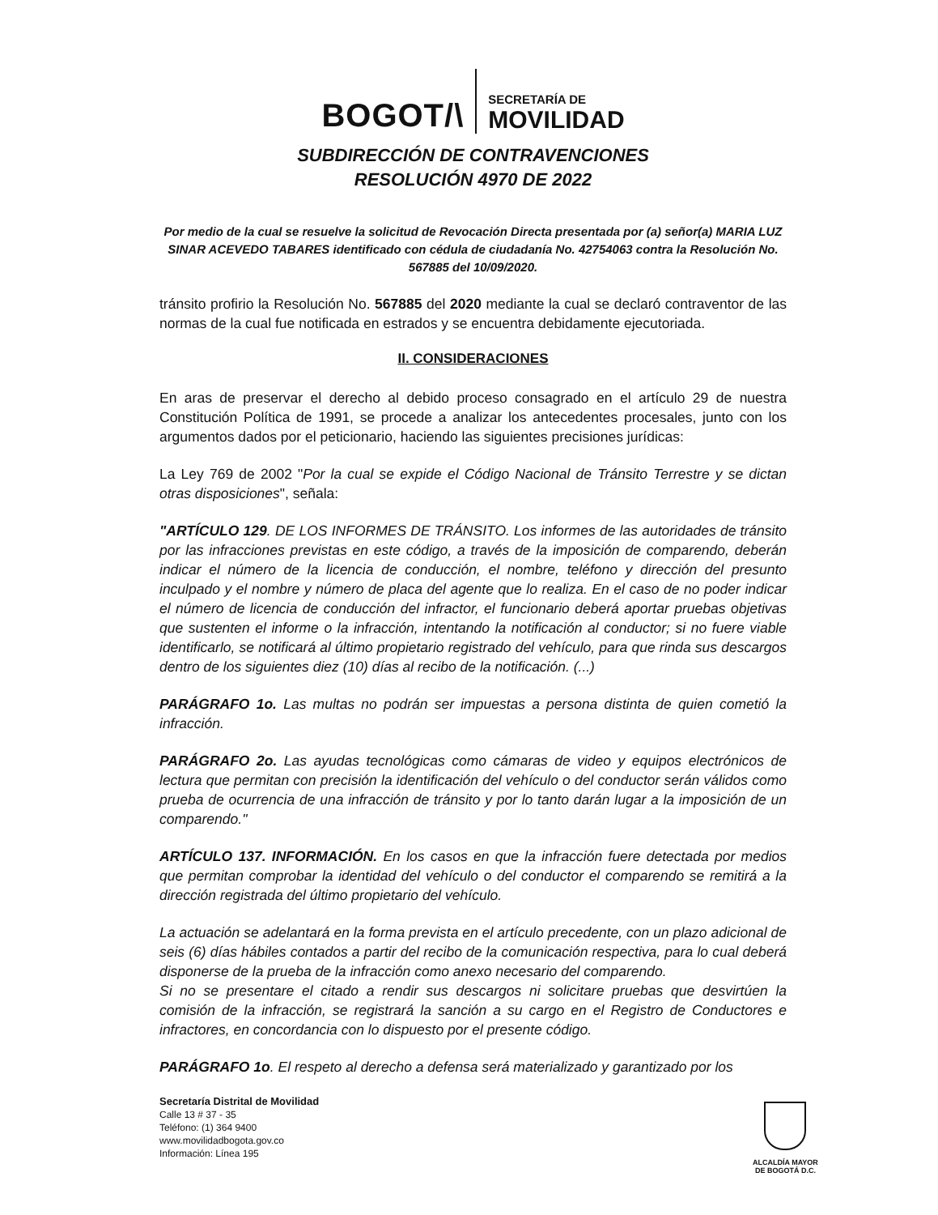BOGOT/\
SECRETARÍA DE
MOVILIDAD
SUBDIRECCIÓN DE CONTRAVENCIONES
RESOLUCIÓN 4970 DE 2022
Por medio de la cual se resuelve la solicitud de Revocación Directa presentada por (a) señor(a) MARIA LUZ SINAR ACEVEDO TABARES identificado con cédula de ciudadanía No. 42754063 contra la Resolución No. 567885 del 10/09/2020.
tránsito profirio la Resolución No. 567885 del 2020 mediante la cual se declaró contraventor de las normas de la cual fue notificada en estrados y se encuentra debidamente ejecutoriada.
II. CONSIDERACIONES
En aras de preservar el derecho al debido proceso consagrado en el artículo 29 de nuestra Constitución Política de 1991, se procede a analizar los antecedentes procesales, junto con los argumentos dados por el peticionario, haciendo las siguientes precisiones jurídicas:
La Ley 769 de 2002 "Por la cual se expide el Código Nacional de Tránsito Terrestre y se dictan otras disposiciones", señala:
"ARTÍCULO 129. DE LOS INFORMES DE TRÁNSITO. Los informes de las autoridades de tránsito por las infracciones previstas en este código, a través de la imposición de comparendo, deberán indicar el número de la licencia de conducción, el nombre, teléfono y dirección del presunto inculpado y el nombre y número de placa del agente que lo realiza. En el caso de no poder indicar el número de licencia de conducción del infractor, el funcionario deberá aportar pruebas objetivas que sustenten el informe o la infracción, intentando la notificación al conductor; si no fuere viable identificarlo, se notificará al último propietario registrado del vehículo, para que rinda sus descargos dentro de los siguientes diez (10) días al recibo de la notificación. (...)
PARÁGRAFO 1o. Las multas no podrán ser impuestas a persona distinta de quien cometió la infracción.
PARÁGRAFO 2o. Las ayudas tecnológicas como cámaras de video y equipos electrónicos de lectura que permitan con precisión la identificación del vehículo o del conductor serán válidos como prueba de ocurrencia de una infracción de tránsito y por lo tanto darán lugar a la imposición de un comparendo."
ARTÍCULO 137. INFORMACIÓN. En los casos en que la infracción fuere detectada por medios que permitan comprobar la identidad del vehículo o del conductor el comparendo se remitirá a la dirección registrada del último propietario del vehículo.
La actuación se adelantará en la forma prevista en el artículo precedente, con un plazo adicional de seis (6) días hábiles contados a partir del recibo de la comunicación respectiva, para lo cual deberá disponerse de la prueba de la infracción como anexo necesario del comparendo.
Si no se presentare el citado a rendir sus descargos ni solicitare pruebas que desvirtúen la comisión de la infracción, se registrará la sanción a su cargo en el Registro de Conductores e infractores, en concordancia con lo dispuesto por el presente código.
PARÁGRAFO 1o. El respeto al derecho a defensa será materializado y garantizado por los
Secretaría Distrital de Movilidad
Calle 13 # 37 - 35
Teléfono: (1) 364 9400
www.movilidadbogota.gov.co
Información: Línea 195
ALCALDÍA MAYOR
DE BOGOTÁ D.C.